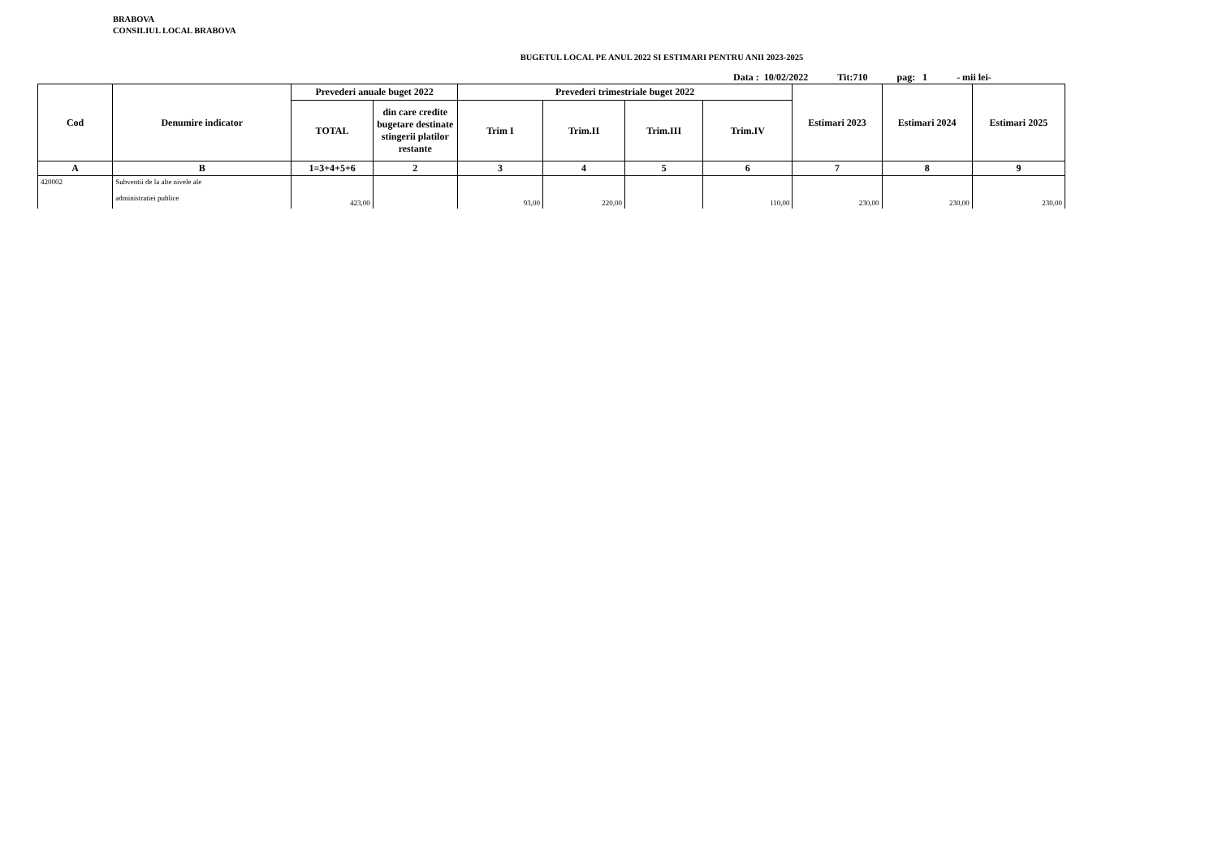BRABOVA
CONSILIUL LOCAL BRABOVA
BUGETUL LOCAL PE ANUL 2022 SI ESTIMARI PENTRU ANII 2023-2025
Data : 10/02/2022 Tit:710 pag: 1 - mii lei-
| Cod | Denumire indicator | Prevederi anuale buget 2022 | | Prevederi trimestriale buget 2022 | | | | Estimari 2023 | Estimari 2024 | Estimari 2025 |
| --- | --- | --- | --- | --- | --- | --- | --- | --- | --- | --- |
| | | TOTAL | din care credite bugetare destinate stingerii platilor restante | Trim I | Trim.II | Trim.III | Trim.IV | | | |
| A | B | 1=3+4+5+6 | 2 | 3 | 4 | 5 | 6 | 7 | 8 | 9 |
| 420002 | Subventii de la alte nivele ale administratiei publice | 423,00 | | 93,00 | 220,00 | | 110,00 | 230,00 | 230,00 | 230,00 |